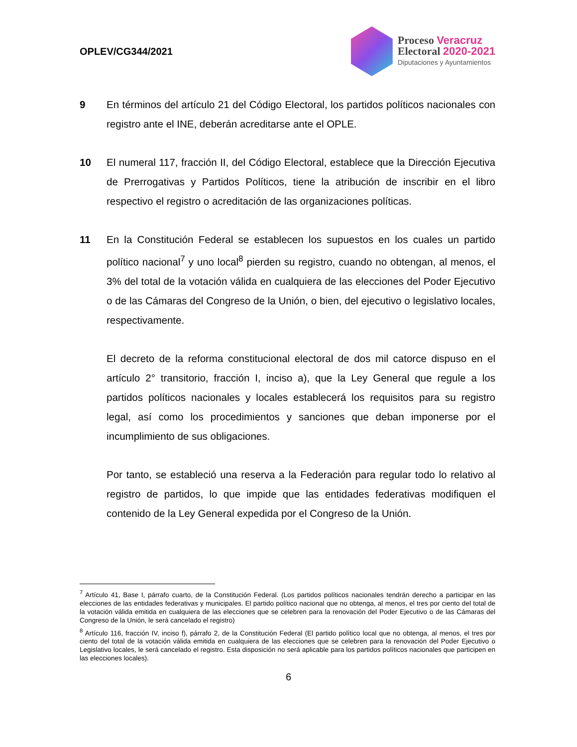OPLEV/CG344/2021
Proceso Veracruz
Electoral 2020-2021
Diputaciones y Ayuntamientos
9 En términos del artículo 21 del Código Electoral, los partidos políticos nacionales con registro ante el INE, deberán acreditarse ante el OPLE.
10 El numeral 117, fracción II, del Código Electoral, establece que la Dirección Ejecutiva de Prerrogativas y Partidos Políticos, tiene la atribución de inscribir en el libro respectivo el registro o acreditación de las organizaciones políticas.
11 En la Constitución Federal se establecen los supuestos en los cuales un partido político nacional<sup>7</sup> y uno local<sup>8</sup> pierden su registro, cuando no obtengan, al menos, el 3% del total de la votación válida en cualquiera de las elecciones del Poder Ejecutivo o de las Cámaras del Congreso de la Unión, o bien, del ejecutivo o legislativo locales, respectivamente.
El decreto de la reforma constitucional electoral de dos mil catorce dispuso en el artículo 2° transitorio, fracción I, inciso a), que la Ley General que regule a los partidos políticos nacionales y locales establecerá los requisitos para su registro legal, así como los procedimientos y sanciones que deban imponerse por el incumplimiento de sus obligaciones.
Por tanto, se estableció una reserva a la Federación para regular todo lo relativo al registro de partidos, lo que impide que las entidades federativas modifiquen el contenido de la Ley General expedida por el Congreso de la Unión.
<sup>7</sup> Artículo 41, Base I, párrafo cuarto, de la Constitución Federal. (Los partidos políticos nacionales tendrán derecho a participar en las elecciones de las entidades federativas y municipales. El partido político nacional que no obtenga, al menos, el tres por ciento del total de la votación válida emitida en cualquiera de las elecciones que se celebren para la renovación del Poder Ejecutivo o de las Cámaras del Congreso de la Unión, le será cancelado el registro)
<sup>8</sup> Artículo 116, fracción IV, inciso f), párrafo 2, de la Constitución Federal (El partido político local que no obtenga, al menos, el tres por ciento del total de la votación válida emitida en cualquiera de las elecciones que se celebren para la renovación del Poder Ejecutivo o Legislativo locales, le será cancelado el registro. Esta disposición no será aplicable para los partidos políticos nacionales que participen en las elecciones locales).
6